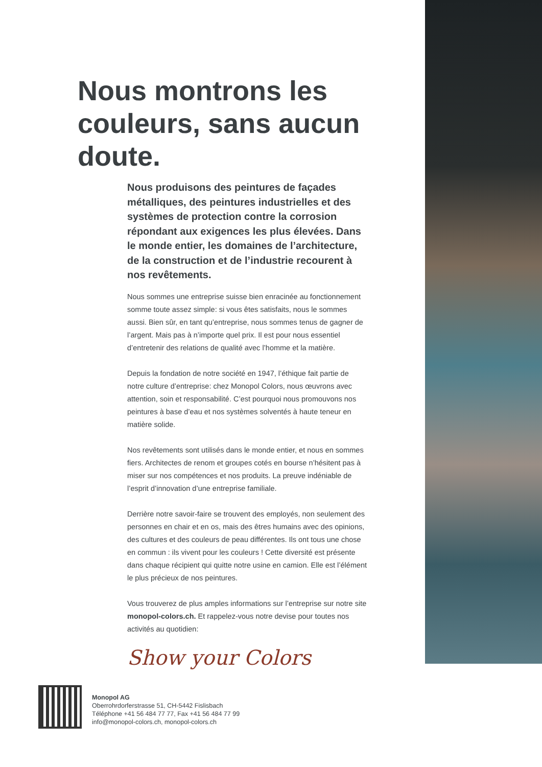Nous montrons les couleurs, sans aucun doute.
Nous produisons des peintures de façades métalliques, des peintures industrielles et des systèmes de protection contre la corrosion répondant aux exigences les plus élevées. Dans le monde entier, les domaines de l’architecture, de la construction et de l’industrie recourent à nos revêtements.
Nous sommes une entreprise suisse bien enracinée au fonctionnement somme toute assez simple: si vous êtes satisfaits, nous le sommes aussi. Bien sûr, en tant qu’entreprise, nous sommes tenus de gagner de l’argent. Mais pas à n’importe quel prix. Il est pour nous essentiel d’entretenir des relations de qualité avec l’homme et la matière.
Depuis la fondation de notre société en 1947, l’éthique fait partie de notre culture d’entreprise: chez Monopol Colors, nous œuvrons avec attention, soin et responsabilité. C’est pourquoi nous promouvons nos peintures à base d’eau et nos systèmes solventés à haute teneur en matière solide.
Nos revêtements sont utilisés dans le monde entier, et nous en sommes fiers. Architectes de renom et groupes cotés en bourse n’hésitent pas à miser sur nos compétences et nos produits. La preuve indéniable de l’esprit d’innovation d’une entreprise familiale.
Derrière notre savoir-faire se trouvent des employés, non seulement des personnes en chair et en os, mais des êtres humains avec des opinions, des cultures et des couleurs de peau différentes. Ils ont tous une chose en commun : ils vivent pour les couleurs ! Cette diversité est présente dans chaque récipient qui quitte notre usine en camion. Elle est l’élément le plus précieux de nos peintures.
Vous trouverez de plus amples informations sur l’entreprise sur notre site monopol-colors.ch. Et rappelez-vous notre devise pour toutes nos activités au quotidien:
Show your Colors
Monopol AG
Oberrohrdorferstrasse 51, CH-5442 Fislisbach
Téléphone +41 56 484 77 77, Fax +41 56 484 77 99
info@monopol-colors.ch, monopol-colors.ch